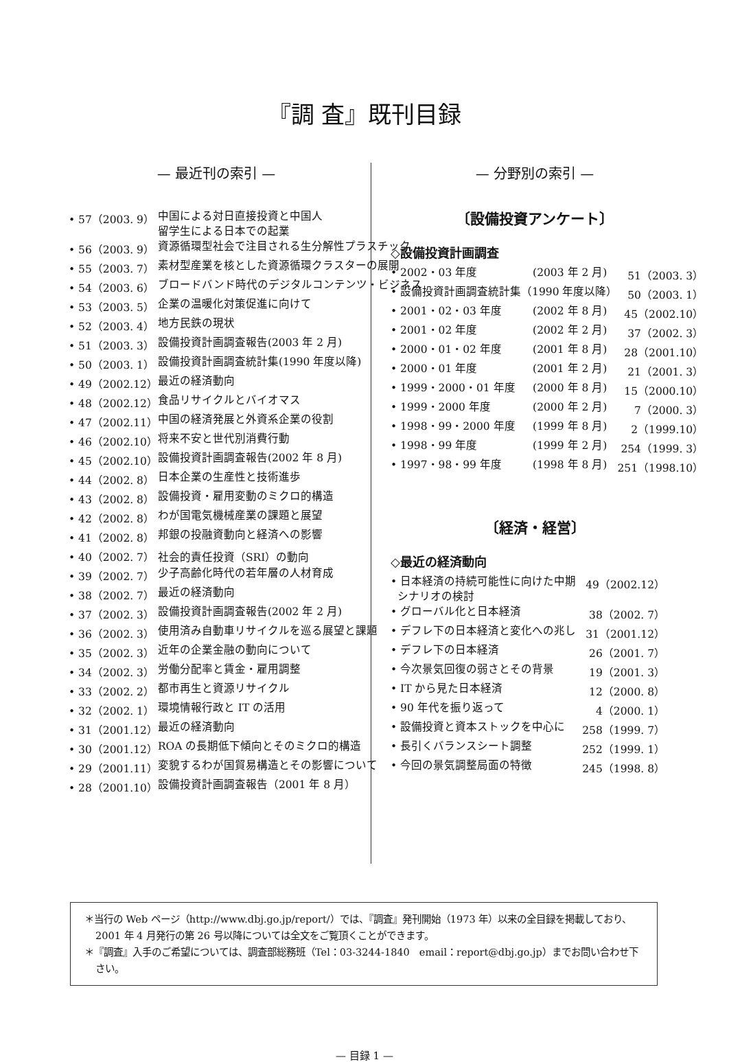『調 査』既刊目録
— 最近刊の索引 —
| • 57（2003. 9） | 中国による対日直接投資と中国人 留学生による日本での起業 |
| • 56（2003. 9） | 資源循環型社会で注目される生分解性プラスチック |
| • 55（2003. 7） | 素材型産業を核とした資源循環クラスターの展開 |
| • 54（2003. 6） | ブロードバンド時代のデジタルコンテンツ・ビジネス |
| • 53（2003. 5） | 企業の温暖化対策促進に向けて |
| • 52（2003. 4） | 地方民鉄の現状 |
| • 51（2003. 3） | 設備投資計画調査報告(2003 年 2 月) |
| • 50（2003. 1） | 設備投資計画調査統計集(1990 年度以降) |
| • 49（2002.12） | 最近の経済動向 |
| • 48（2002.12） | 食品リサイクルとバイオマス |
| • 47（2002.11） | 中国の経済発展と外資系企業の役割 |
| • 46（2002.10） | 将来不安と世代別消費行動 |
| • 45（2002.10） | 設備投資計画調査報告(2002 年 8 月) |
| • 44（2002. 8） | 日本企業の生産性と技術進歩 |
| • 43（2002. 8） | 設備投資・雇用変動のミクロ的構造 |
| • 42（2002. 8） | わが国電気機械産業の課題と展望 |
| • 41（2002. 8） | 邦銀の投融資動向と経済への影響 |
| • 40（2002. 7） | 社会的責任投資（SRI）の動向 |
| • 39（2002. 7） | 少子高齢化時代の若年層の人材育成 |
| • 38（2002. 7） | 最近の経済動向 |
| • 37（2002. 3） | 設備投資計画調査報告(2002 年 2 月) |
| • 36（2002. 3） | 使用済み自動車リサイクルを巡る展望と課題 |
| • 35（2002. 3） | 近年の企業金融の動向について |
| • 34（2002. 3） | 労働分配率と賃金・雇用調整 |
| • 33（2002. 2） | 都市再生と資源リサイクル |
| • 32（2002. 1） | 環境情報行政と IT の活用 |
| • 31（2001.12） | 最近の経済動向 |
| • 30（2001.12） | ROA の長期低下傾向とそのミクロ的構造 |
| • 29（2001.11） | 変貌するわが国貿易構造とその影響について |
| • 28（2001.10） | 設備投資計画調査報告（2001 年 8 月） |
— 分野別の索引 —
〔設備投資アンケート〕
◇設備投資計画調査
| • 2002・03 年度 | (2003 年 2 月) | 51（2003. 3） |
| • 設備投資計画調査統計集（1990 年度以降） | | 50（2003. 1） |
| • 2001・02・03 年度 | (2002 年 8 月) | 45（2002.10） |
| • 2001・02 年度 | (2002 年 2 月) | 37（2002. 3） |
| • 2000・01・02 年度 | (2001 年 8 月) | 28（2001.10） |
| • 2000・01 年度 | (2001 年 2 月) | 21（2001. 3） |
| • 1999・2000・01 年度 | (2000 年 8 月) | 15（2000.10） |
| • 1999・2000 年度 | (2000 年 2 月) | 7（2000. 3） |
| • 1998・99・2000 年度 | (1999 年 8 月) | 2（1999.10） |
| • 1998・99 年度 | (1999 年 2 月) | 254（1999. 3） |
| • 1997・98・99 年度 | (1998 年 8 月) | 251（1998.10） |
〔経済・経営〕
◇最近の経済動向
| • 日本経済の持続可能性に向けた中期 シナリオの検討 | 49（2002.12） |
| • グローバル化と日本経済 | 38（2002. 7） |
| • デフレ下の日本経済と変化への兆し | 31（2001.12） |
| • デフレ下の日本経済 | 26（2001. 7） |
| • 今次景気回復の弱さとその背景 | 19（2001. 3） |
| • IT から見た日本経済 | 12（2000. 8） |
| • 90 年代を振り返って | 4（2000. 1） |
| • 設備投資と資本ストックを中心に | 258（1999. 7） |
| • 長引くバランスシート調整 | 252（1999. 1） |
| • 今回の景気調整局面の特徴 | 245（1998. 8） |
＊当行の Web ページ（http://www.dbj.go.jp/report/）では、『調査』発刊開始（1973 年）以来の全目録を掲載しており、2001 年 4 月発行の第 26 号以降については全文をご覧頂くことができます。
＊『調査』入手のご希望については、調査部総務班（Tel：03-3244-1840　email：report@dbj.go.jp）までお問い合わせ下さい。
— 目録 1 —